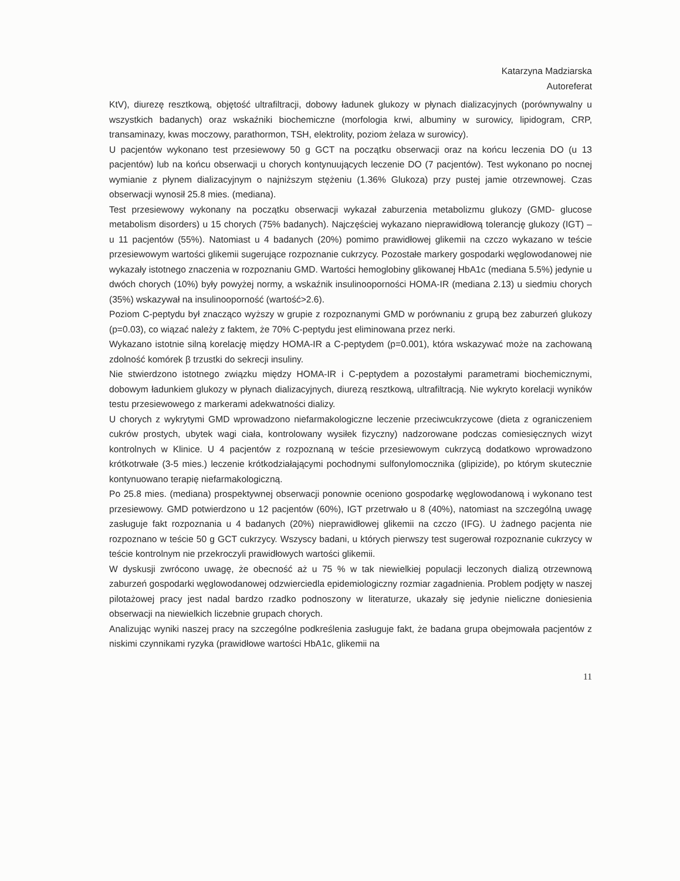Katarzyna Madziarska
Autoreferat
KtV), diurezę resztkową, objętość ultrafiltracji, dobowy ładunek glukozy w płynach dializacyjnych (porównywalny u wszystkich badanych) oraz wskaźniki biochemiczne (morfologia krwi, albuminy w surowicy, lipidogram, CRP, transaminazy, kwas moczowy, parathormon, TSH, elektrolity, poziom żelaza w surowicy).
U pacjentów wykonano test przesiewowy 50 g GCT na początku obserwacji oraz na końcu leczenia DO (u 13 pacjentów) lub na końcu obserwacji u chorych kontynuujących leczenie DO (7 pacjentów). Test wykonano po nocnej wymianie z płynem dializacyjnym o najniższym stężeniu (1.36% Glukoza) przy pustej jamie otrzewnowej. Czas obserwacji wynosił 25.8 mies. (mediana).
Test przesiewowy wykonany na początku obserwacji wykazał zaburzenia metabolizmu glukozy (GMD- glucose metabolism disorders) u 15 chorych (75% badanych). Najczęściej wykazano nieprawidłową tolerancję glukozy (IGT) – u 11 pacjentów (55%). Natomiast u 4 badanych (20%) pomimo prawidłowej glikemii na czczo wykazano w teście przesiewowym wartości glikemii sugerujące rozpoznanie cukrzycy. Pozostałe markery gospodarki węglowodanowej nie wykazały istotnego znaczenia w rozpoznaniu GMD. Wartości hemoglobiny glikowanej HbA1c (mediana 5.5%) jedynie u dwóch chorych (10%) były powyżej normy, a wskaźnik insulinooporności HOMA-IR (mediana 2.13) u siedmiu chorych (35%) wskazywał na insulinooporność (wartość>2.6).
Poziom C-peptydu był znacząco wyższy w grupie z rozpoznanymi GMD w porównaniu z grupą bez zaburzeń glukozy (p=0.03), co wiązać należy z faktem, że 70% C-peptydu jest eliminowana przez nerki.
Wykazano istotnie silną korelację między HOMA-IR a C-peptydem (p=0.001), która wskazywać może na zachowaną zdolność komórek β trzustki do sekrecji insuliny.
Nie stwierdzono istotnego związku między HOMA-IR i C-peptydem a pozostałymi parametrami biochemicznymi, dobowym ładunkiem glukozy w płynach dializacyjnych, diurezą resztkową, ultrafiltracją. Nie wykryto korelacji wyników testu przesiewowego z markerami adekwatności dializy.
U chorych z wykrytymi GMD wprowadzono niefarmakologiczne leczenie przeciwcukrzycowe (dieta z ograniczeniem cukrów prostych, ubytek wagi ciała, kontrolowany wysiłek fizyczny) nadzorowane podczas comiesięcznych wizyt kontrolnych w Klinice. U 4 pacjentów z rozpoznaną w teście przesiewowym cukrzycą dodatkowo wprowadzono krótkotrwałe (3-5 mies.) leczenie krótkodziałającymi pochodnymi sulfonylomocznika (glipizide), po którym skutecznie kontynuowano terapię niefarmakologiczną.
Po 25.8 mies. (mediana) prospektywnej obserwacji ponownie oceniono gospodarkę węglowodanową i wykonano test przesiewowy. GMD potwierdzono u 12 pacjentów (60%), IGT przetrwało u 8 (40%), natomiast na szczególną uwagę zasługuje fakt rozpoznania u 4 badanych (20%) nieprawidłowej glikemii na czczo (IFG). U żadnego pacjenta nie rozpoznano w teście 50 g GCT cukrzycy. Wszyscy badani, u których pierwszy test sugerował rozpoznanie cukrzycy w teście kontrolnym nie przekroczyli prawidłowych wartości glikemii.
W dyskusji zwrócono uwagę, że obecność aż u 75 % w tak niewielkiej populacji leczonych dializą otrzewnową zaburzeń gospodarki węglowodanowej odzwierciedla epidemiologiczny rozmiar zagadnienia. Problem podjęty w naszej pilotażowej pracy jest nadal bardzo rzadko podnoszony w literaturze, ukazały się jedynie nieliczne doniesienia obserwacji na niewielkich liczebnie grupach chorych.
Analizując wyniki naszej pracy na szczególne podkreślenia zasługuje fakt, że badana grupa obejmowała pacjentów z niskimi czynnikami ryzyka (prawidłowe wartości HbA1c, glikemii na
11